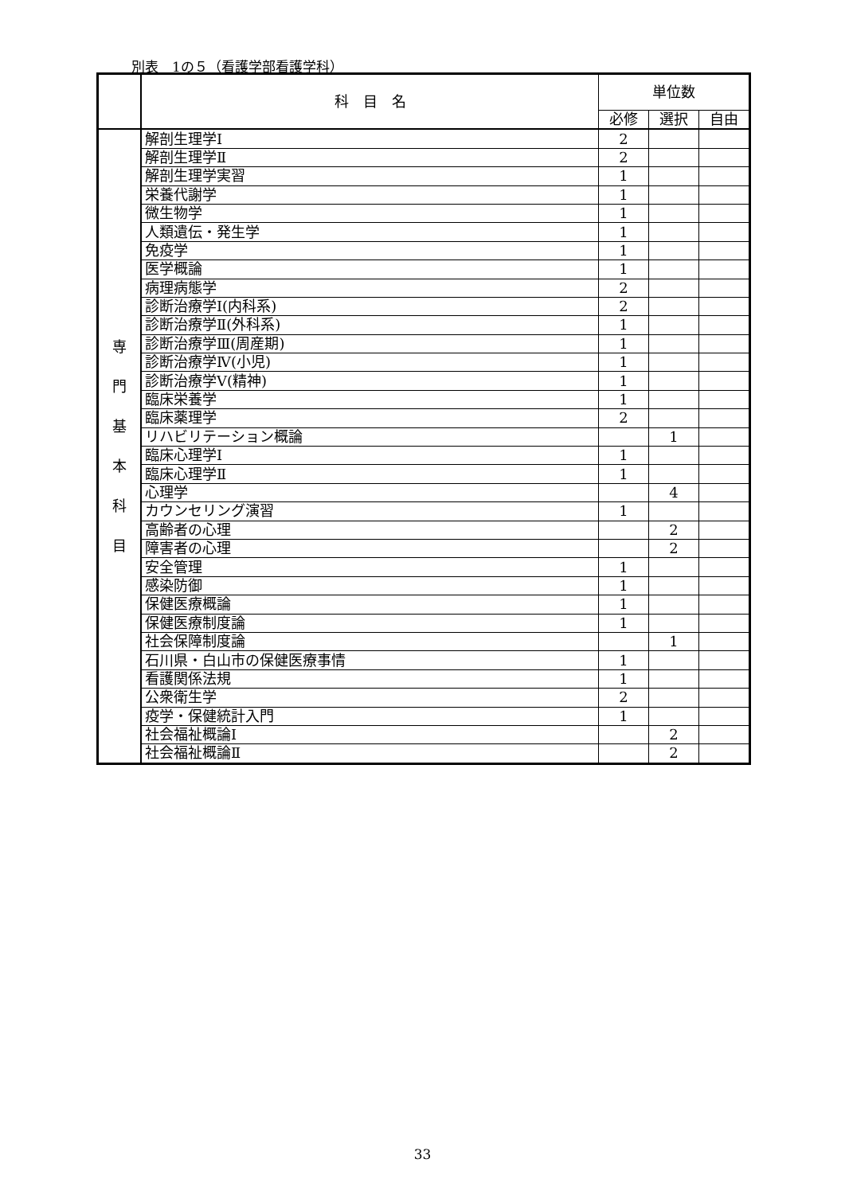別表　1の５（看護学部看護学科）
| | 科 目 名 | 単位数 | | |
| --- | --- | --- | --- | --- |
| | | 必修 | 選択 | 自由 |
| 専 門 基 本 科 目 | 解剖生理学Ⅰ | 2 | | |
| | 解剖生理学Ⅱ | 2 | | |
| | 解剖生理学実習 | 1 | | |
| | 栄養代謝学 | 1 | | |
| | 微生物学 | 1 | | |
| | 人類遺伝・発生学 | 1 | | |
| | 免疫学 | 1 | | |
| | 医学概論 | 1 | | |
| | 病理病態学 | 2 | | |
| | 診断治療学Ⅰ(内科系) | 2 | | |
| | 診断治療学Ⅱ(外科系) | 1 | | |
| | 診断治療学Ⅲ(周産期) | 1 | | |
| | 診断治療学Ⅳ(小児) | 1 | | |
| | 診断治療学Ⅴ(精神) | 1 | | |
| | 臨床栄養学 | 1 | | |
| | 臨床薬理学 | 2 | | |
| | リハビリテーション概論 | | 1 | |
| | 臨床心理学Ⅰ | 1 | | |
| | 臨床心理学Ⅱ | 1 | | |
| | 心理学 | | 4 | |
| | カウンセリング演習 | 1 | | |
| | 高齢者の心理 | | 2 | |
| | 障害者の心理 | | 2 | |
| | 安全管理 | 1 | | |
| | 感染防御 | 1 | | |
| | 保健医療概論 | 1 | | |
| | 保健医療制度論 | 1 | | |
| | 社会保障制度論 | | 1 | |
| | 石川県・白山市の保健医療事情 | 1 | | |
| | 看護関係法規 | 1 | | |
| | 公衆衛生学 | 2 | | |
| | 疫学・保健統計入門 | 1 | | |
| | 社会福祉概論Ⅰ | | 2 | |
| | 社会福祉概論Ⅱ | | 2 | |
33